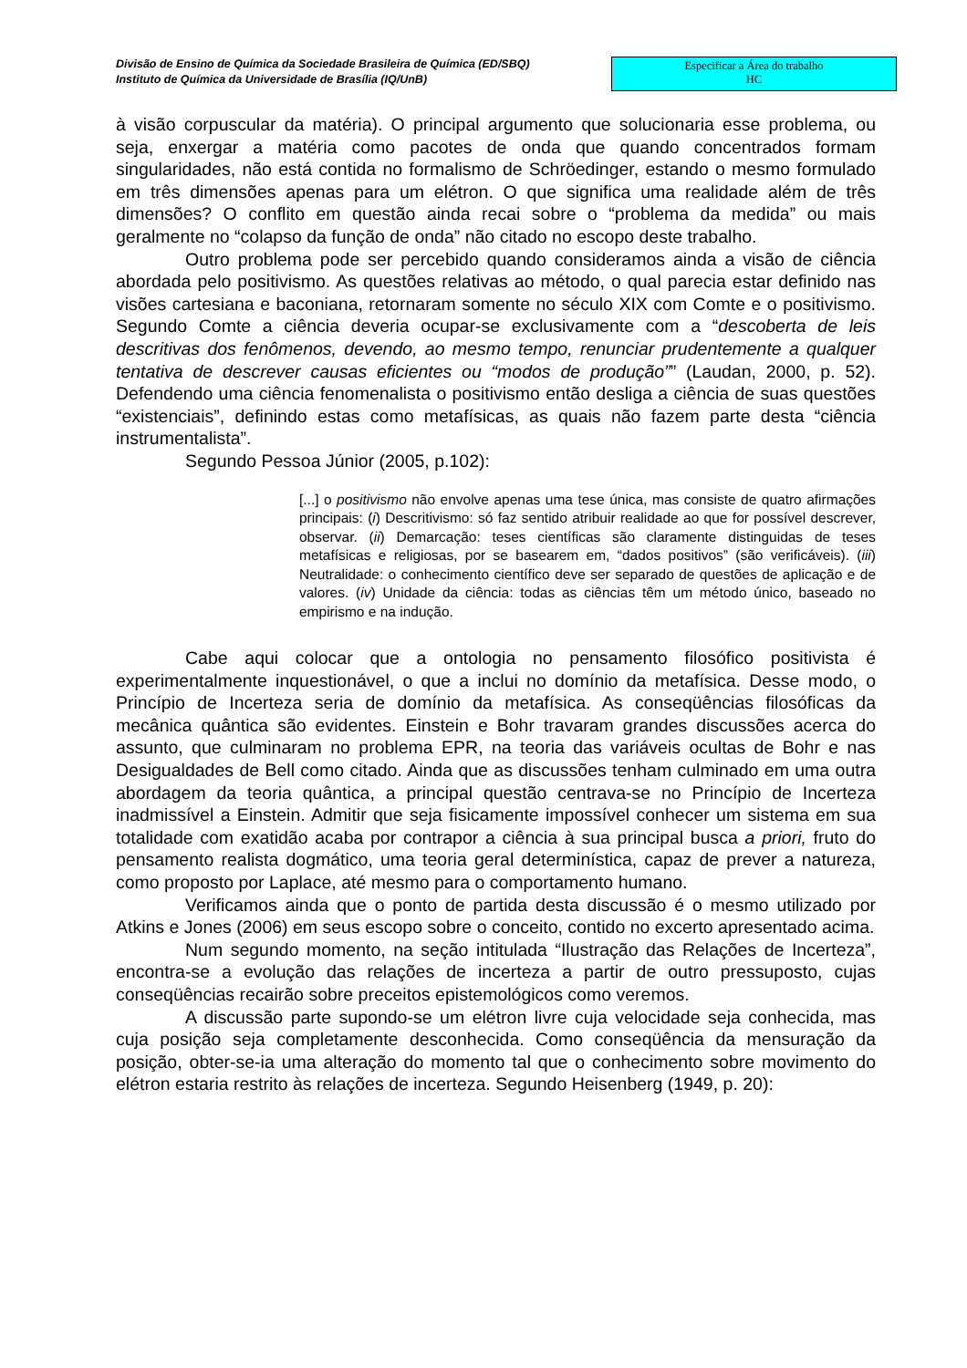Divisão de Ensino de Química da Sociedade Brasileira de Química (ED/SBQ)
Instituto de Química da Universidade de Brasília (IQ/UnB)
Especificar a Área do trabalho
HC
à visão corpuscular da matéria). O principal argumento que solucionaria esse problema, ou seja, enxergar a matéria como pacotes de onda que quando concentrados formam singularidades, não está contida no formalismo de Schröedinger, estando o mesmo formulado em três dimensões apenas para um elétron. O que significa uma realidade além de três dimensões? O conflito em questão ainda recai sobre o “problema da medida” ou mais geralmente no “colapso da função de onda” não citado no escopo deste trabalho.
Outro problema pode ser percebido quando consideramos ainda a visão de ciência abordada pelo positivismo. As questões relativas ao método, o qual parecia estar definido nas visões cartesiana e baconiana, retornaram somente no século XIX com Comte e o positivismo. Segundo Comte a ciência deveria ocupar-se exclusivamente com a “descoberta de leis descritivas dos fenômenos, devendo, ao mesmo tempo, renunciar prudentemente a qualquer tentativa de descrever causas eficientes ou “modos de produção”” (Laudan, 2000, p. 52). Defendendo uma ciência fenomenalista o positivismo então desliga a ciência de suas questões “existenciais”, definindo estas como metafísicas, as quais não fazem parte desta “ciência instrumentalista”.
Segundo Pessoa Júnior (2005, p.102):
[...] o positivismo não envolve apenas uma tese única, mas consiste de quatro afirmações principais: (i) Descritivismo: só faz sentido atribuir realidade ao que for possível descrever, observar. (ii) Demarcação: teses científicas são claramente distinguidas de teses metafísicas e religiosas, por se basearem em, “dados positivos” (são verificáveis). (iii) Neutralidade: o conhecimento científico deve ser separado de questões de aplicação e de valores. (iv) Unidade da ciência: todas as ciências têm um método único, baseado no empirismo e na indução.
Cabe aqui colocar que a ontologia no pensamento filosófico positivista é experimentalmente inquestionável, o que a inclui no domínio da metafísica. Desse modo, o Princípio de Incerteza seria de domínio da metafísica. As conseqüências filosóficas da mecânica quântica são evidentes. Einstein e Bohr travaram grandes discussões acerca do assunto, que culminaram no problema EPR, na teoria das variáveis ocultas de Bohr e nas Desigualdades de Bell como citado. Ainda que as discussões tenham culminado em uma outra abordagem da teoria quântica, a principal questão centrava-se no Princípio de Incerteza inadmissível a Einstein. Admitir que seja fisicamente impossível conhecer um sistema em sua totalidade com exatidão acaba por contrapor a ciência à sua principal busca a priori, fruto do pensamento realista dogmático, uma teoria geral determinística, capaz de prever a natureza, como proposto por Laplace, até mesmo para o comportamento humano.
Verificamos ainda que o ponto de partida desta discussão é o mesmo utilizado por Atkins e Jones (2006) em seus escopo sobre o conceito, contido no excerto apresentado acima.
Num segundo momento, na seção intitulada “Ilustração das Relações de Incerteza”, encontra-se a evolução das relações de incerteza a partir de outro pressuposto, cujas conseqüências recairão sobre preceitos epistemológicos como veremos.
A discussão parte supondo-se um elétron livre cuja velocidade seja conhecida, mas cuja posição seja completamente desconhecida. Como conseqüência da mensuração da posição, obter-se-ia uma alteração do momento tal que o conhecimento sobre movimento do elétron estaria restrito às relações de incerteza. Segundo Heisenberg (1949, p. 20):